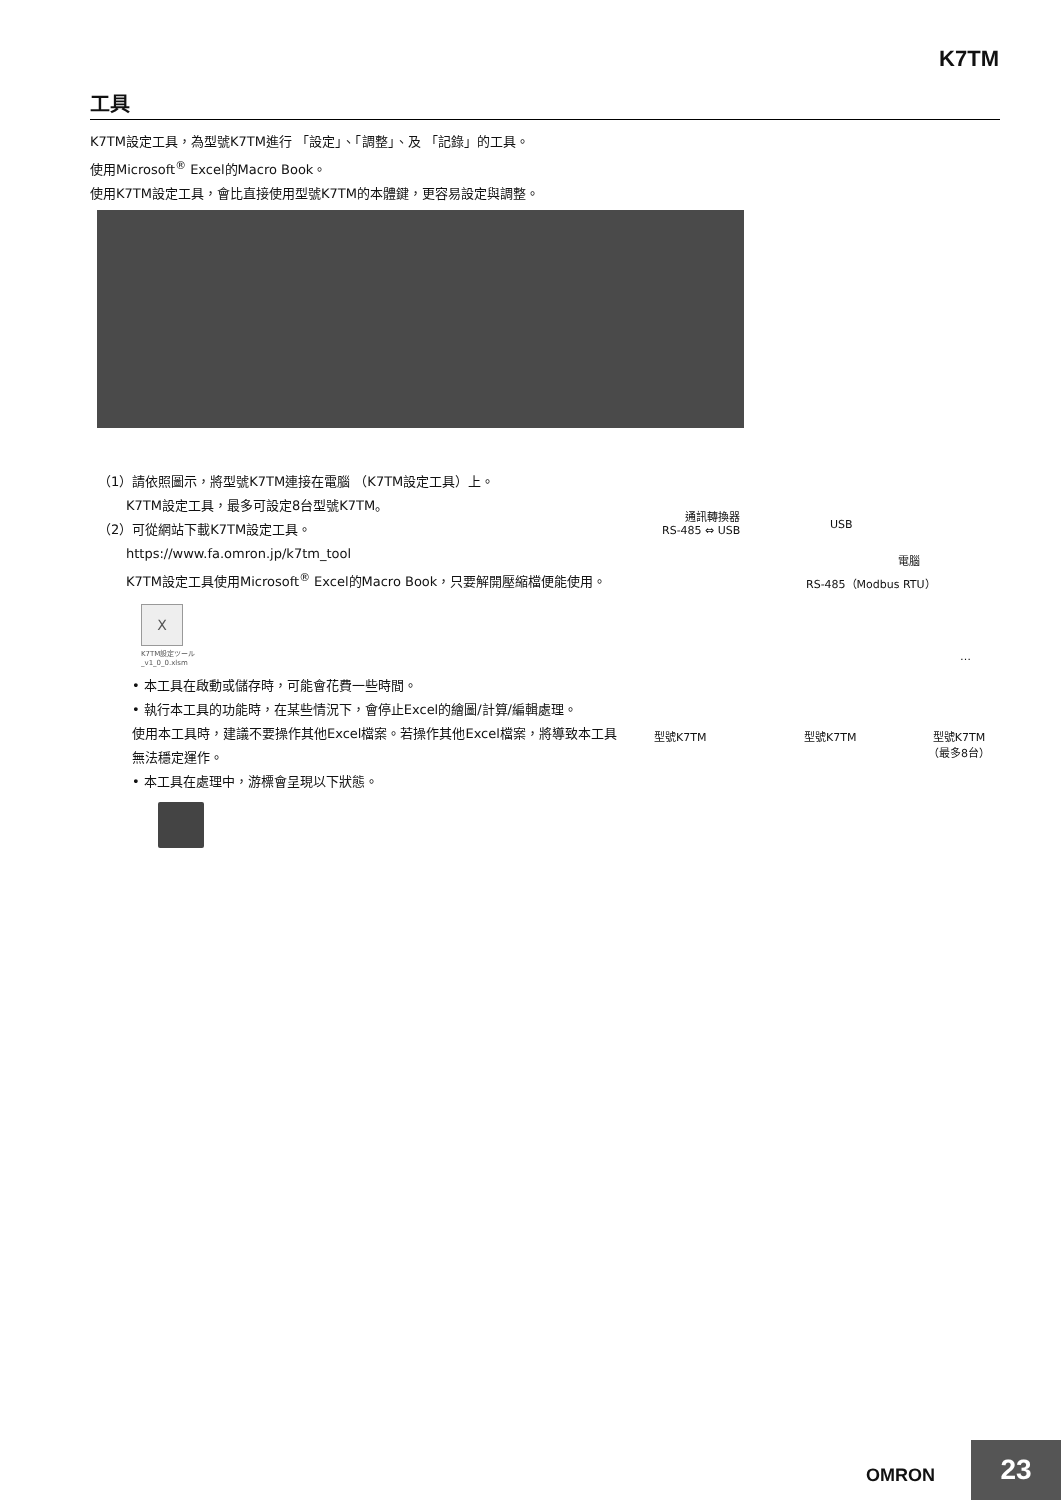K7TM
工具
K7TM設定工具，為型號K7TM進行 「設定」、「調整」、及 「記錄」的工具。
使用Microsoft<sup>®</sup> Excel的Macro Book。
使用K7TM設定工具，會比直接使用型號K7TM的本體鍵，更容易設定與調整。
（1）請依照圖示，將型號K7TM連接在電腦 （K7TM設定工具）上。
K7TM設定工具，最多可設定8台型號K7TM。
（2）可從網站下載K7TM設定工具。
https://www.fa.omron.jp/k7tm_tool
K7TM設定工具使用Microsoft<sup>®</sup> Excel的Macro Book，只要解開壓縮檔便能使用。
X
K7TM設定ツール
_v1_0_0.xlsm
• 本工具在啟動或儲存時，可能會花費一些時間。
• 執行本工具的功能時，在某些情況下，會停止Excel的繪圖/計算/編輯處理。
使用本工具時，建議不要操作其他Excel檔案。若操作其他Excel檔案，將導致本工具無法穩定運作。
• 本工具在處理中，游標會呈現以下狀態。
通訊轉換器
RS-485 ⇔ USB
USB
電腦
RS-485（Modbus RTU）
…
型號K7TM 型號K7TM
型號K7TM
（最多8台）
OMRON 23